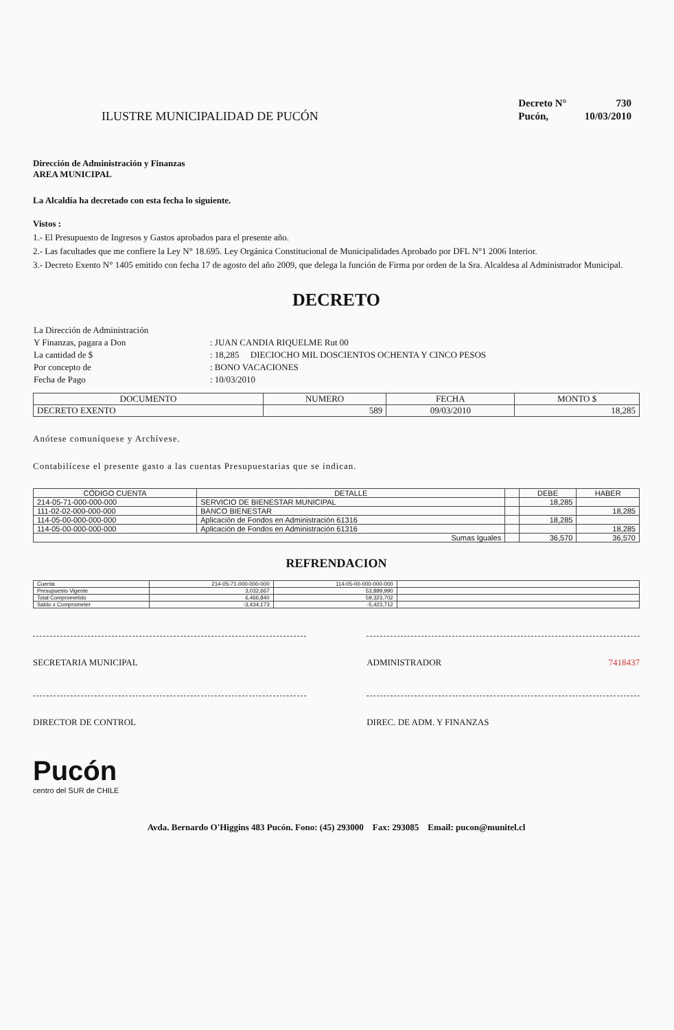ILUSTRE MUNICIPALIDAD DE PUCÓN
| Decreto N° | 730 |
| Pucón, | 10/03/2010 |
Dirección de Administración y Finanzas
AREA MUNICIPAL
La Alcaldía ha decretado con esta fecha lo siguiente.
Vistos :
1.- El Presupuesto de Ingresos y Gastos aprobados para el presente año.
2.- Las facultades que me confiere la Ley N° 18.695. Ley Orgánica Constitucional de Municipalidades Aprobado por DFL N°1 2006 Interior.
3.- Decreto Exento N° 1405 emitido con fecha 17 de agosto del año 2009, que delega la función de Firma por orden de la Sra. Alcaldesa al Administrador Municipal.
DECRETO
| La Dirección de Administración | |
| Y Finanzas, pagara a Don | : JUAN CANDIA RIQUELME Rut 00 |
| La cantidad de $ | : 18,285 DIECIOCHO MIL DOSCIENTOS OCHENTA Y CINCO PESOS |
| Por concepto de | : BONO VACACIONES |
| Fecha de Pago | : 10/03/2010 |
| DOCUMENTO | NUMERO | FECHA | MONTO $ |
| --- | --- | --- | --- |
| DECRETO EXENTO | 589 | 09/03/2010 | 18,285 |
Anótese comuníquese y Archívese.
Contabilícese el presente gasto a las cuentas Presupuestarias que se indican.
| CÓDIGO CUENTA | DETALLE | | DEBE | HABER |
| --- | --- | --- | --- | --- |
| 214-05-71-000-000-000 | SERVICIO DE BIENESTAR MUNICIPAL | | 18,285 | |
| 111-02-02-000-000-000 | BANCO BIENESTAR | | | 18,285 |
| 114-05-00-000-000-000 | Aplicación de Fondos en Administración 61316 | | 18,285 | |
| 114-05-00-000-000-000 | Aplicación de Fondos en Administración 61316 | | | 18,285 |
| Sumas Iguales | | | 36,570 | 36,570 |
REFRENDACION
| Cuenta | 214-05-71-000-000-000 | 114-05-00-000-000-000 | |
| Presupuesto Vigente | 3,032,667 | 53,899,990 | |
| Total Comprometido | 6,466,840 | 59,323,702 | |
| Saldo x Comprometer | -3,434,173 | -5,423,712 | |
SECRETARIA MUNICIPAL ADMINISTRADOR 7418437
DIRECTOR DE CONTROL DIREC. DE ADM. Y FINANZAS
Pucón
centro del SUR de CHILE
Avda. Bernardo O'Higgins 483 Pucón. Fono: (45) 293000 Fax: 293085 Email: pucon@munitel.cl